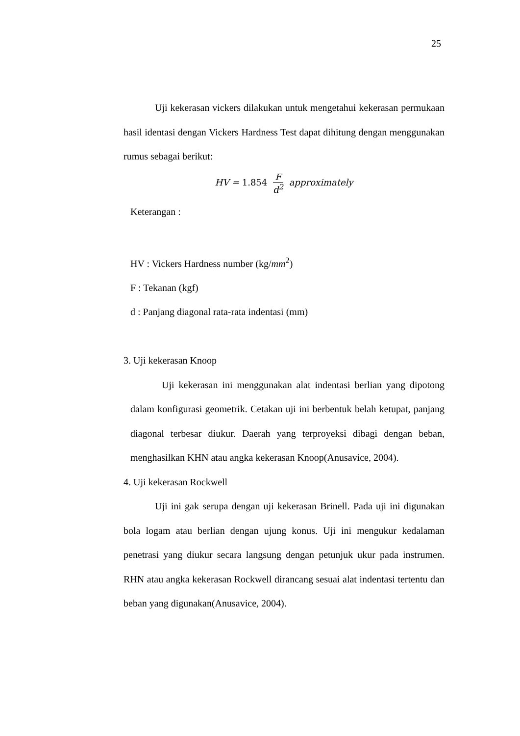25
Uji kekerasan vickers dilakukan untuk mengetahui kekerasan permukaan hasil identasi dengan Vickers Hardness Test dapat dihitung dengan menggunakan rumus sebagai berikut:
HV = 1.854 F d<sup>2</sup> approximately
Keterangan :
HV : Vickers Hardness number (kg/mm<sup>2</sup>)
F : Tekanan (kgf)
d : Panjang diagonal rata-rata indentasi (mm)
3. Uji kekerasan Knoop
Uji kekerasan ini menggunakan alat indentasi berlian yang dipotong dalam konfigurasi geometrik. Cetakan uji ini berbentuk belah ketupat, panjang diagonal terbesar diukur. Daerah yang terproyeksi dibagi dengan beban, menghasilkan KHN atau angka kekerasan Knoop(Anusavice, 2004).
4. Uji kekerasan Rockwell
Uji ini gak serupa dengan uji kekerasan Brinell. Pada uji ini digunakan bola logam atau berlian dengan ujung konus. Uji ini mengukur kedalaman penetrasi yang diukur secara langsung dengan petunjuk ukur pada instrumen. RHN atau angka kekerasan Rockwell dirancang sesuai alat indentasi tertentu dan beban yang digunakan(Anusavice, 2004).